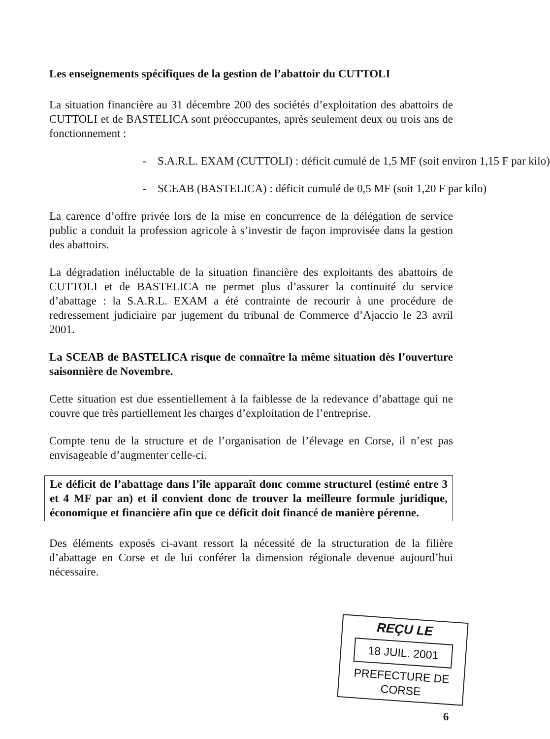Les enseignements spécifiques de la gestion de l’abattoir du CUTTOLI
La situation financière au 31 décembre 200 des sociétés d’exploitation des abattoirs de CUTTOLI et de BASTELICA sont préoccupantes, après seulement deux ou trois ans de fonctionnement :
- S.A.R.L. EXAM (CUTTOLI) : déficit cumulé de 1,5 MF (soit environ 1,15 F par kilo)
- SCEAB (BASTELICA) : déficit cumulé de 0,5 MF (soit 1,20 F par kilo)
La carence d’offre privée lors de la mise en concurrence de la délégation de service public a conduit la profession agricole à s’investir de façon improvisée dans la gestion des abattoirs.
La dégradation inéluctable de la situation financière des exploitants des abattoirs de CUTTOLI et de BASTELICA ne permet plus d’assurer la continuité du service d’abattage : la S.A.R.L. EXAM a été contrainte de recourir à une procédure de redressement judiciaire par jugement du tribunal de Commerce d’Ajaccio le 23 avril 2001.
La SCEAB de BASTELICA risque de connaître la même situation dès l’ouverture saisonnière de Novembre.
Cette situation est due essentiellement à la faiblesse de la redevance d’abattage qui ne couvre que très partiellement les charges d’exploitation de l’entreprise.
Compte tenu de la structure et de l’organisation de l’élevage en Corse, il n’est pas envisageable d’augmenter celle-ci.
Le déficit de l’abattage dans l’île apparaît donc comme structurel (estimé entre 3 et 4 MF par an) et il convient donc de trouver la meilleure formule juridique, économique et financière afin que ce déficit doit financé de manière pérenne.
Des éléments exposés ci-avant ressort la nécessité de la structuration de la filière d’abattage en Corse et de lui conférer la dimension régionale devenue aujourd’hui nécessaire.
REÇU LE
18 JUIL. 2001
PREFECTURE DE CORSE
6